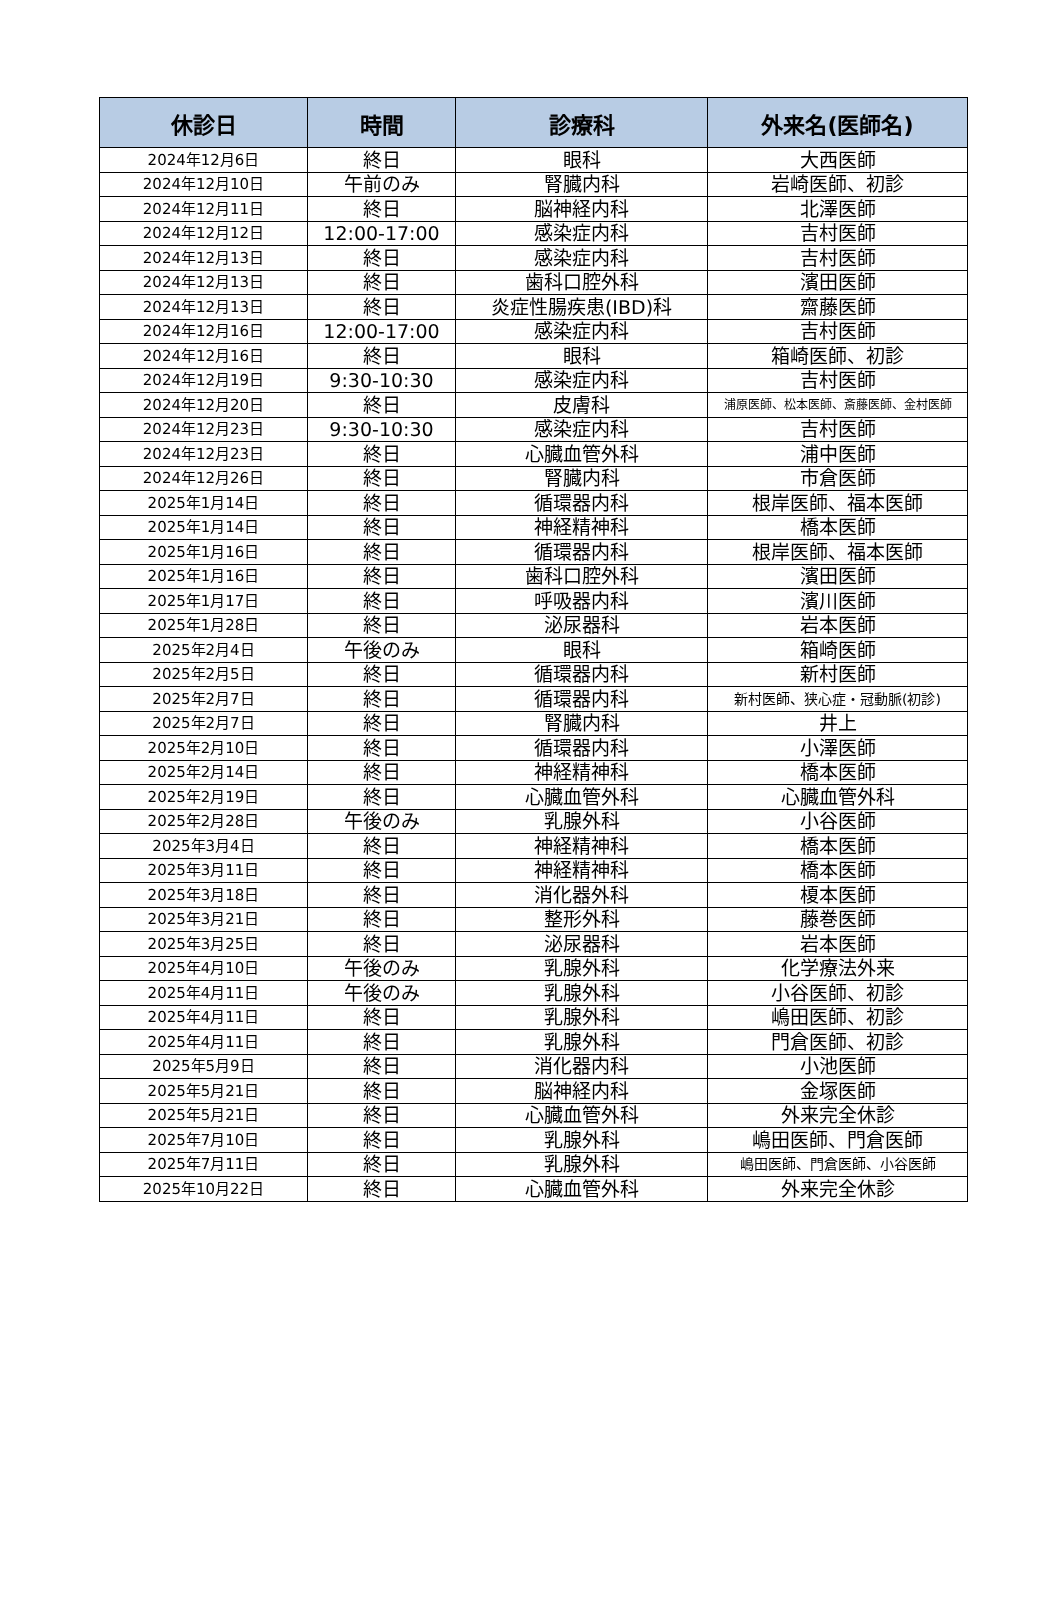| 休診日 | 時間 | 診療科 | 外来名(医師名) |
| --- | --- | --- | --- |
| 2024年12月6日 | 終日 | 眼科 | 大西医師 |
| 2024年12月10日 | 午前のみ | 腎臓内科 | 岩崎医師、初診 |
| 2024年12月11日 | 終日 | 脳神経内科 | 北澤医師 |
| 2024年12月12日 | 12:00-17:00 | 感染症内科 | 吉村医師 |
| 2024年12月13日 | 終日 | 感染症内科 | 吉村医師 |
| 2024年12月13日 | 終日 | 歯科口腔外科 | 濱田医師 |
| 2024年12月13日 | 終日 | 炎症性腸疾患(IBD)科 | 齋藤医師 |
| 2024年12月16日 | 12:00-17:00 | 感染症内科 | 吉村医師 |
| 2024年12月16日 | 終日 | 眼科 | 箱崎医師、初診 |
| 2024年12月19日 | 9:30-10:30 | 感染症内科 | 吉村医師 |
| 2024年12月20日 | 終日 | 皮膚科 | 浦原医師、松本医師、斎藤医師、金村医師 |
| 2024年12月23日 | 9:30-10:30 | 感染症内科 | 吉村医師 |
| 2024年12月23日 | 終日 | 心臓血管外科 | 浦中医師 |
| 2024年12月26日 | 終日 | 腎臓内科 | 市倉医師 |
| 2025年1月14日 | 終日 | 循環器内科 | 根岸医師、福本医師 |
| 2025年1月14日 | 終日 | 神経精神科 | 橋本医師 |
| 2025年1月16日 | 終日 | 循環器内科 | 根岸医師、福本医師 |
| 2025年1月16日 | 終日 | 歯科口腔外科 | 濱田医師 |
| 2025年1月17日 | 終日 | 呼吸器内科 | 濱川医師 |
| 2025年1月28日 | 終日 | 泌尿器科 | 岩本医師 |
| 2025年2月4日 | 午後のみ | 眼科 | 箱崎医師 |
| 2025年2月5日 | 終日 | 循環器内科 | 新村医師 |
| 2025年2月7日 | 終日 | 循環器内科 | 新村医師、狭心症・冠動脈(初診) |
| 2025年2月7日 | 終日 | 腎臓内科 | 井上 |
| 2025年2月10日 | 終日 | 循環器内科 | 小澤医師 |
| 2025年2月14日 | 終日 | 神経精神科 | 橋本医師 |
| 2025年2月19日 | 終日 | 心臓血管外科 | 心臓血管外科 |
| 2025年2月28日 | 午後のみ | 乳腺外科 | 小谷医師 |
| 2025年3月4日 | 終日 | 神経精神科 | 橋本医師 |
| 2025年3月11日 | 終日 | 神経精神科 | 橋本医師 |
| 2025年3月18日 | 終日 | 消化器外科 | 榎本医師 |
| 2025年3月21日 | 終日 | 整形外科 | 藤巻医師 |
| 2025年3月25日 | 終日 | 泌尿器科 | 岩本医師 |
| 2025年4月10日 | 午後のみ | 乳腺外科 | 化学療法外来 |
| 2025年4月11日 | 午後のみ | 乳腺外科 | 小谷医師、初診 |
| 2025年4月11日 | 終日 | 乳腺外科 | 嶋田医師、初診 |
| 2025年4月11日 | 終日 | 乳腺外科 | 門倉医師、初診 |
| 2025年5月9日 | 終日 | 消化器内科 | 小池医師 |
| 2025年5月21日 | 終日 | 脳神経内科 | 金塚医師 |
| 2025年5月21日 | 終日 | 心臓血管外科 | 外来完全休診 |
| 2025年7月10日 | 終日 | 乳腺外科 | 嶋田医師、門倉医師 |
| 2025年7月11日 | 終日 | 乳腺外科 | 嶋田医師、門倉医師、小谷医師 |
| 2025年10月22日 | 終日 | 心臓血管外科 | 外来完全休診 |